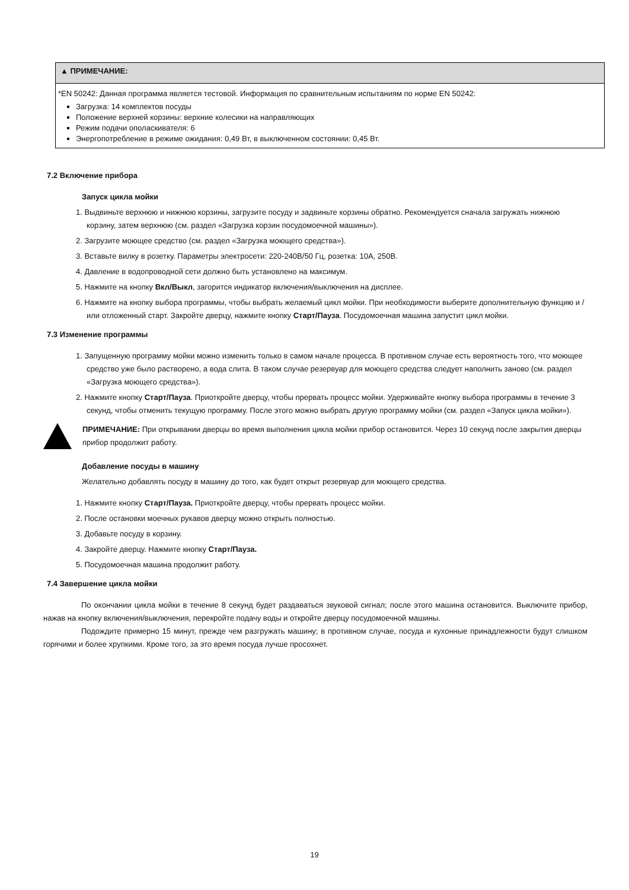▲ ПРИМЕЧАНИЕ:
*EN 50242: Данная программа является тестовой. Информация по сравнительным испытаниям по норме EN 50242:
Загрузка: 14 комплектов посуды
Положение верхней корзины: верхние колесики на направляющих
Режим подачи ополаскивателя: 6
Энергопотребление в режиме ожидания: 0,49 Вт, в выключенном состоянии: 0,45 Вт.
7.2 Включение прибора
Запуск цикла мойки
1. Выдвиньте верхнюю и нижнюю корзины, загрузите посуду и задвиньте корзины обратно. Рекомендуется сначала загружать нижнюю корзину, затем верхнюю (см. раздел «Загрузка корзин посудомоечной машины»).
2. Загрузите моющее средство (см. раздел «Загрузка моющего средства»).
3. Вставьте вилку в розетку. Параметры электросети: 220-240В/50 Гц, розетка: 10А, 250В.
4. Давление в водопроводной сети должно быть установлено на максимум.
5. Нажмите на кнопку Вкл/Выкл, загорится индикатор включения/выключения на дисплее.
6. Нажмите на кнопку выбора программы, чтобы выбрать желаемый цикл мойки. При необходимости выберите дополнительную функцию и / или отложенный старт. Закройте дверцу, нажмите кнопку Старт/Пауза. Посудомоечная машина запустит цикл мойки.
7.3 Изменение программы
1. Запущенную программу мойки можно изменить только в самом начале процесса. В противном случае есть вероятность того, что моющее средство уже было растворено, а вода слита. В таком случае резервуар для моющего средства следует наполнить заново (см. раздел «Загрузка моющего средства»).
2. Нажмите кнопку Старт/Пауза. Приоткройте дверцу, чтобы прервать процесс мойки. Удерживайте кнопку выбора программы в течение 3 секунд, чтобы отменить текущую программу. После этого можно выбрать другую программу мойки (см. раздел «Запуск цикла мойки»).
ПРИМЕЧАНИЕ: При открывании дверцы во время выполнения цикла мойки прибор остановится. Через 10 секунд после закрытия дверцы прибор продолжит работу.
Добавление посуды в машину
Желательно добавлять посуду в машину до того, как будет открыт резервуар для моющего средства.
1. Нажмите кнопку Старт/Пауза. Приоткройте дверцу, чтобы прервать процесс мойки.
2. После остановки моечных рукавов дверцу можно открыть полностью.
3. Добавьте посуду в корзину.
4. Закройте дверцу. Нажмите кнопку Старт/Пауза.
5. Посудомоечная машина продолжит работу.
7.4 Завершение цикла мойки
По окончании цикла мойки в течение 8 секунд будет раздаваться звуковой сигнал; после этого машина остановится. Выключите прибор, нажав на кнопку включения/выключения, перекройте подачу воды и откройте дверцу посудомоечной машины.
Подождите примерно 15 минут, прежде чем разгружать машину; в противном случае, посуда и кухонные принадлежности будут слишком горячими и более хрупкими. Кроме того, за это время посуда лучше просохнет.
19